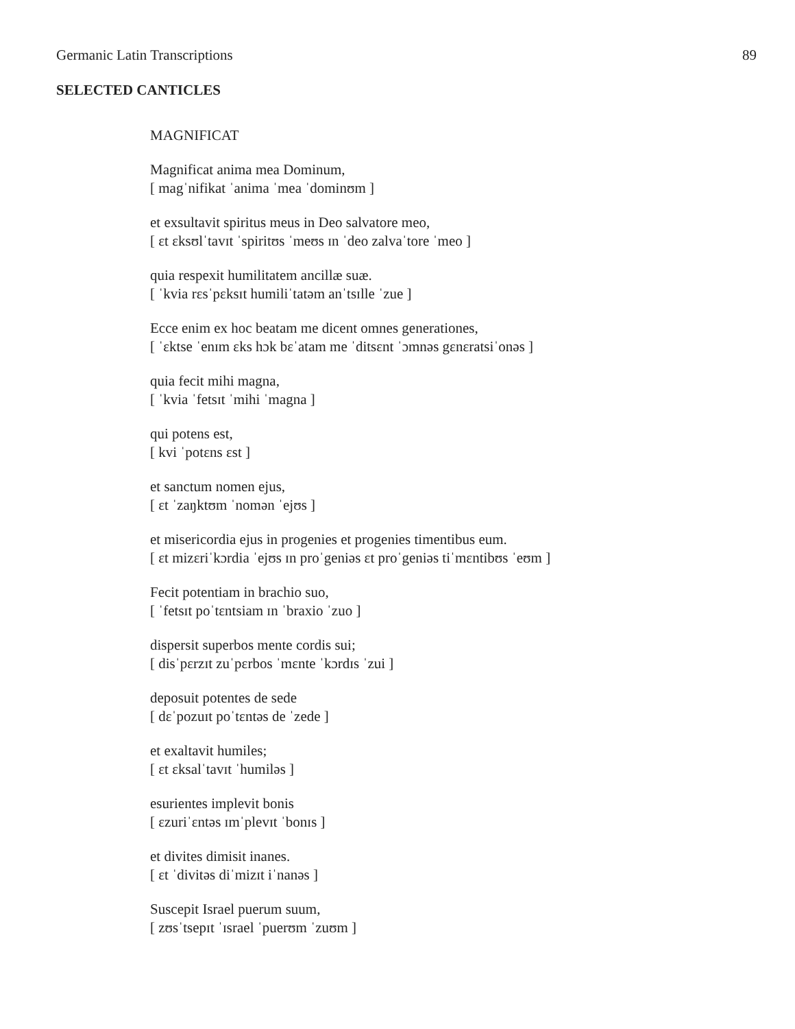Germanic Latin Transcriptions 89
SELECTED CANTICLES
MAGNIFICAT
Magnificat anima mea Dominum,
[ magˈnifikat ˈanima ˈmea ˈdominʊm ]
et exsultavit spiritus meus in Deo salvatore meo,
[ ɛt ɛksʊlˈtavɪt ˈspiritʊs ˈmeʊs ɪn ˈdeo zalvaˈtore ˈmeo ]
quia respexit humilitatem ancillæ suæ.
[ ˈkvia rɛsˈpɛksɪt humiliˈtatəm anˈtsɪlle ˈzue ]
Ecce enim ex hoc beatam me dicent omnes generationes,
[ ˈɛktse ˈenɪm ɛks hɔk bɛˈatam me ˈditsɛnt ˈɔmnəs gɛnɛratsiˈonəs ]
quia fecit mihi magna,
[ ˈkvia ˈfetsɪt ˈmihi ˈmagna ]
qui potens est,
[ kvi ˈpotɛns ɛst ]
et sanctum nomen ejus,
[ ɛt ˈzaŋktʊm ˈnomən ˈejʊs ]
et misericordia ejus in progenies et progenies timentibus eum.
[ ɛt mizɛriˈkɔrdia ˈejʊs ɪn proˈgeniəs ɛt proˈgeniəs tiˈmɛntibʊs ˈeʊm ]
Fecit potentiam in brachio suo,
[ ˈfetsɪt poˈtɛntsiam ɪn ˈbraxio ˈzuo ]
dispersit superbos mente cordis sui;
[ disˈpɛrzɪt zuˈpɛrbos ˈmɛnte ˈkɔrdɪs ˈzui ]
deposuit potentes de sede
[ dɛˈpozuɪt poˈtɛntəs de ˈzede ]
et exaltavit humiles;
[ ɛt ɛksalˈtavɪt ˈhumiləs ]
esurientes implevit bonis
[ ɛzuriˈɛntəs ɪmˈplevɪt ˈbonɪs ]
et divites dimisit inanes.
[ ɛt ˈdivitəs diˈmizɪt iˈnanəs ]
Suscepit Israel puerum suum,
[ zʊsˈtsepɪt ˈɪsrael ˈpuerʊm ˈzuʊm ]